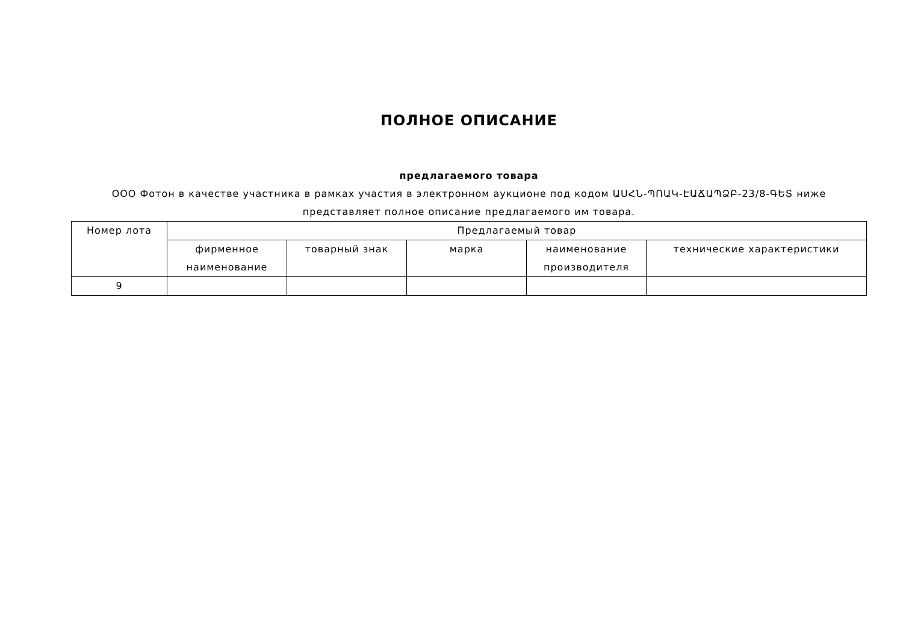ПОЛНОЕ ОПИСАНИЕ
предлагаемого товара
ООО Фотон в качестве участника в рамках участия в электронном аукционе под кодом ԱՍՀՆ-ՊՈԱԿ-ԷԱՃԱՊՁԲ-23/8-ԳԵՏ ниже представляет полное описание предлагаемого им товара.
| Номер лота | Предлагаемый товар | | | | |
| --- | --- | --- | --- | --- | --- |
| | фирменное наименование | товарный знак | марка | наименование производителя | технические характеристики |
| 9 | | | | | |